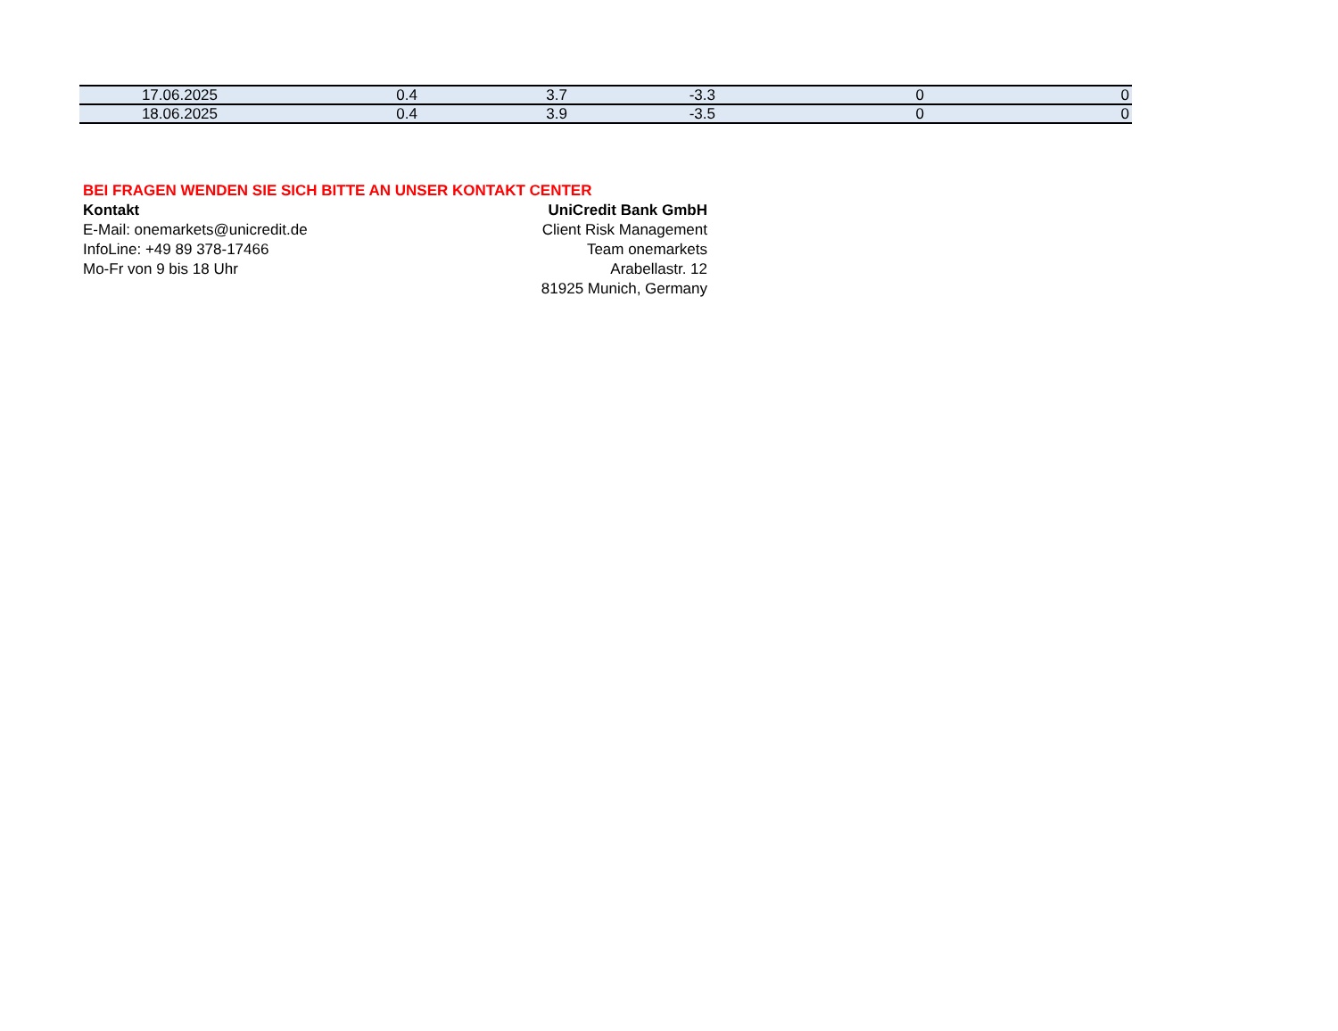| 17.06.2025 | 0.4 | 3.7 | -3.3 | 0 | 0 |
| 18.06.2025 | 0.4 | 3.9 | -3.5 | 0 | 0 |
BEI FRAGEN WENDEN SIE SICH BITTE AN UNSER KONTAKT CENTER
Kontakt UniCredit Bank GmbH
E-Mail: onemarkets@unicredit.de Client Risk Management
InfoLine: +49 89 378-17466 Team onemarkets
Mo-Fr von 9 bis 18 Uhr Arabellastr. 12
81925 Munich, Germany